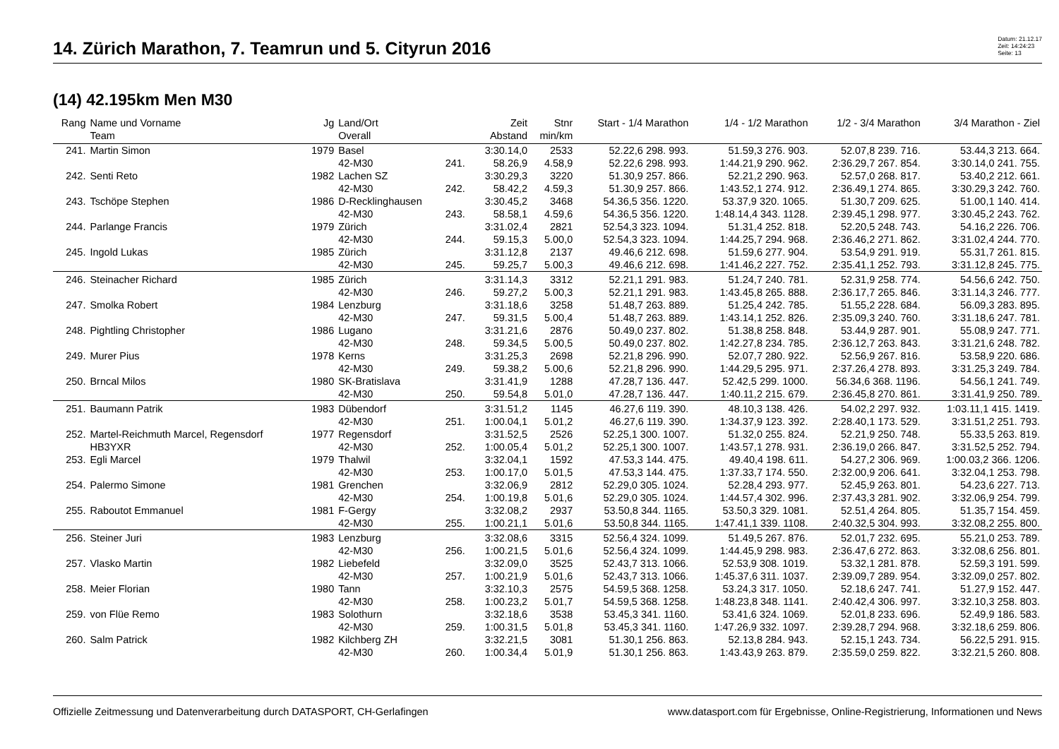14. Zürich Marathon, 7. Teamrun und 5. Cityrun 2016
Datum: 21.12.17
Zeit: 14:24:23
Seite: 13
(14) 42.195km Men M30
| Rang | Name und Vorname | Jg | Land/Ort | | Zeit | Stnr | Start - 1/4 Marathon | 1/4 - 1/2 Marathon | 1/2 - 3/4 Marathon | 3/4 Marathon - Ziel |
| --- | --- | --- | --- | --- | --- | --- | --- | --- | --- | --- |
| | Team | | Overall | | Abstand | min/km | | | | |
| 241. | Martin Simon | 1979 | Basel | | 3:30.14,0 | 2533 | 52.22,6 298. 993. | 51.59,3 276. 903. | 52.07,8 239. 716. | 53.44,3 213. 664. |
| | | | 42-M30 | 241. | 58.26,9 | 4.58,9 | 52.22,6 298. 993. | 1:44.21,9 290. 962. | 2:36.29,7 267. 854. | 3:30.14,0 241. 755. |
| 242. | Senti Reto | 1982 | Lachen SZ | | 3:30.29,3 | 3220 | 51.30,9 257. 866. | 52.21,2 290. 963. | 52.57,0 268. 817. | 53.40,2 212. 661. |
| | | | 42-M30 | 242. | 58.42,2 | 4.59,3 | 51.30,9 257. 866. | 1:43.52,1 274. 912. | 2:36.49,1 274. 865. | 3:30.29,3 242. 760. |
| 243. | Tschöpe Stephen | 1986 | D-Recklinghausen | | 3:30.45,2 | 3468 | 54.36,5 356. 1220. | 53.37,9 320. 1065. | 51.30,7 209. 625. | 51.00,1 140. 414. |
| | | | 42-M30 | 243. | 58.58,1 | 4.59,6 | 54.36,5 356. 1220. | 1:48.14,4 343. 1128. | 2:39.45,1 298. 977. | 3:30.45,2 243. 762. |
| 244. | Parlange Francis | 1979 | Zürich | | 3:31.02,4 | 2821 | 52.54,3 323. 1094. | 51.31,4 252. 818. | 52.20,5 248. 743. | 54.16,2 226. 706. |
| | | | 42-M30 | 244. | 59.15,3 | 5.00,0 | 52.54,3 323. 1094. | 1:44.25,7 294. 968. | 2:36.46,2 271. 862. | 3:31.02,4 244. 770. |
| 245. | Ingold Lukas | 1985 | Zürich | | 3:31.12,8 | 2137 | 49.46,6 212. 698. | 51.59,6 277. 904. | 53.54,9 291. 919. | 55.31,7 261. 815. |
| | | | 42-M30 | 245. | 59.25,7 | 5.00,3 | 49.46,6 212. 698. | 1:41.46,2 227. 752. | 2:35.41,1 252. 793. | 3:31.12,8 245. 775. |
| 246. | Steinacher Richard | 1985 | Zürich | | 3:31.14,3 | 3312 | 52.21,1 291. 983. | 51.24,7 240. 781. | 52.31,9 258. 774. | 54.56,6 242. 750. |
| | | | 42-M30 | 246. | 59.27,2 | 5.00,3 | 52.21,1 291. 983. | 1:43.45,8 265. 888. | 2:36.17,7 265. 846. | 3:31.14,3 246. 777. |
| 247. | Smolka Robert | 1984 | Lenzburg | | 3:31.18,6 | 3258 | 51.48,7 263. 889. | 51.25,4 242. 785. | 51.55,2 228. 684. | 56.09,3 283. 895. |
| | | | 42-M30 | 247. | 59.31,5 | 5.00,4 | 51.48,7 263. 889. | 1:43.14,1 252. 826. | 2:35.09,3 240. 760. | 3:31.18,6 247. 781. |
| 248. | Pightling Christopher | 1986 | Lugano | | 3:31.21,6 | 2876 | 50.49,0 237. 802. | 51.38,8 258. 848. | 53.44,9 287. 901. | 55.08,9 247. 771. |
| | | | 42-M30 | 248. | 59.34,5 | 5.00,5 | 50.49,0 237. 802. | 1:42.27,8 234. 785. | 2:36.12,7 263. 843. | 3:31.21,6 248. 782. |
| 249. | Murer Pius | 1978 | Kerns | | 3:31.25,3 | 2698 | 52.21,8 296. 990. | 52.07,7 280. 922. | 52.56,9 267. 816. | 53.58,9 220. 686. |
| | | | 42-M30 | 249. | 59.38,2 | 5.00,6 | 52.21,8 296. 990. | 1:44.29,5 295. 971. | 2:37.26,4 278. 893. | 3:31.25,3 249. 784. |
| 250. | Brncal Milos | 1980 | SK-Bratislava | | 3:31.41,9 | 1288 | 47.28,7 136. 447. | 52.42,5 299. 1000. | 56.34,6 368. 1196. | 54.56,1 241. 749. |
| | | | 42-M30 | 250. | 59.54,8 | 5.01,0 | 47.28,7 136. 447. | 1:40.11,2 215. 679. | 2:36.45,8 270. 861. | 3:31.41,9 250. 789. |
| 251. | Baumann Patrik | 1983 | Dübendorf | | 3:31.51,2 | 1145 | 46.27,6 119. 390. | 48.10,3 138. 426. | 54.02,2 297. 932. | 1:03.11,1 415. 1419. |
| | | | 42-M30 | 251. | 1:00.04,1 | 5.01,2 | 46.27,6 119. 390. | 1:34.37,9 123. 392. | 2:28.40,1 173. 529. | 3:31.51,2 251. 793. |
| 252. | Martel-Reichmuth Marcel, Regensdorf | 1977 | Regensdorf | | 3:31.52,5 | 2526 | 52.25,1 300. 1007. | 51.32,0 255. 824. | 52.21,9 250. 748. | 55.33,5 263. 819. |
| | HB3YXR | | 42-M30 | 252. | 1:00.05,4 | 5.01,2 | 52.25,1 300. 1007. | 1:43.57,1 278. 931. | 2:36.19,0 266. 847. | 3:31.52,5 252. 794. |
| 253. | Egli Marcel | 1979 | Thalwil | | 3:32.04,1 | 1592 | 47.53,3 144. 475. | 49.40,4 198. 611. | 54.27,2 306. 969. | 1:00.03,2 366. 1206. |
| | | | 42-M30 | 253. | 1:00.17,0 | 5.01,5 | 47.53,3 144. 475. | 1:37.33,7 174. 550. | 2:32.00,9 206. 641. | 3:32.04,1 253. 798. |
| 254. | Palermo Simone | 1981 | Grenchen | | 3:32.06,9 | 2812 | 52.29,0 305. 1024. | 52.28,4 293. 977. | 52.45,9 263. 801. | 54.23,6 227. 713. |
| | | | 42-M30 | 254. | 1:00.19,8 | 5.01,6 | 52.29,0 305. 1024. | 1:44.57,4 302. 996. | 2:37.43,3 281. 902. | 3:32.06,9 254. 799. |
| 255. | Raboutot Emmanuel | 1981 | F-Gergy | | 3:32.08,2 | 2937 | 53.50,8 344. 1165. | 53.50,3 329. 1081. | 52.51,4 264. 805. | 51.35,7 154. 459. |
| | | | 42-M30 | 255. | 1:00.21,1 | 5.01,6 | 53.50,8 344. 1165. | 1:47.41,1 339. 1108. | 2:40.32,5 304. 993. | 3:32.08,2 255. 800. |
| 256. | Steiner Juri | 1983 | Lenzburg | | 3:32.08,6 | 3315 | 52.56,4 324. 1099. | 51.49,5 267. 876. | 52.01,7 232. 695. | 55.21,0 253. 789. |
| | | | 42-M30 | 256. | 1:00.21,5 | 5.01,6 | 52.56,4 324. 1099. | 1:44.45,9 298. 983. | 2:36.47,6 272. 863. | 3:32.08,6 256. 801. |
| 257. | Vlasko Martin | 1982 | Liebefeld | | 3:32.09,0 | 3525 | 52.43,7 313. 1066. | 52.53,9 308. 1019. | 53.32,1 281. 878. | 52.59,3 191. 599. |
| | | | 42-M30 | 257. | 1:00.21,9 | 5.01,6 | 52.43,7 313. 1066. | 1:45.37,6 311. 1037. | 2:39.09,7 289. 954. | 3:32.09,0 257. 802. |
| 258. | Meier Florian | 1980 | Tann | | 3:32.10,3 | 2575 | 54.59,5 368. 1258. | 53.24,3 317. 1050. | 52.18,6 247. 741. | 51.27,9 152. 447. |
| | | | 42-M30 | 258. | 1:00.23,2 | 5.01,7 | 54.59,5 368. 1258. | 1:48.23,8 348. 1141. | 2:40.42,4 306. 997. | 3:32.10,3 258. 803. |
| 259. | von Flüe Remo | 1983 | Solothurn | | 3:32.18,6 | 3538 | 53.45,3 341. 1160. | 53.41,6 324. 1069. | 52.01,8 233. 696. | 52.49,9 186. 583. |
| | | | 42-M30 | 259. | 1:00.31,5 | 5.01,8 | 53.45,3 341. 1160. | 1:47.26,9 332. 1097. | 2:39.28,7 294. 968. | 3:32.18,6 259. 806. |
| 260. | Salm Patrick | 1982 | Kilchberg ZH | | 3:32.21,5 | 3081 | 51.30,1 256. 863. | 52.13,8 284. 943. | 52.15,1 243. 734. | 56.22,5 291. 915. |
| | | | 42-M30 | 260. | 1:00.34,4 | 5.01,9 | 51.30,1 256. 863. | 1:43.43,9 263. 879. | 2:35.59,0 259. 822. | 3:32.21,5 260. 808. |
Offizielle Zeitmessung und Datenverarbeitung durch DATASPORT, CH-Gerlafingen www.datasport.com für Ergebnisse, Online-Registrierung, Informationen und News